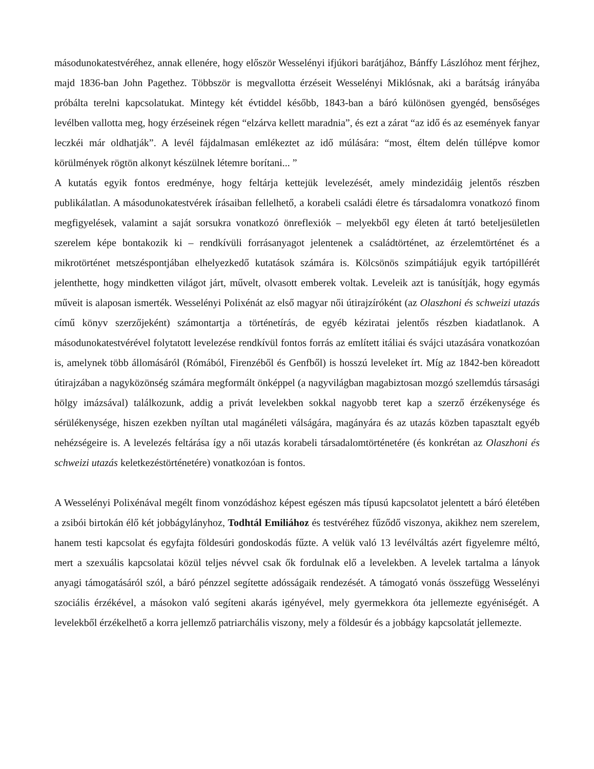másodunokatestvéréhez, annak ellenére, hogy először Wesselényi ifjúkori barátjához, Bánffy Lászlóhoz ment férjhez, majd 1836-ban John Pagethez. Többször is megvallotta érzéseit Wesselényi Miklósnak, aki a barátság irányába próbálta terelni kapcsolatukat. Mintegy két évtiddel később, 1843-ban a báró különösen gyengéd, bensőséges levélben vallotta meg, hogy érzéseinek régen “elzárva kellett maradnia”, és ezt a zárat “az idő és az események fanyar leczkéi már oldhatják”. A levél fájdalmasan emlékeztet az idő múlására: “most, éltem delén túllépve komor körülmények rögtön alkonyt készülnek létemre borítani... ”
A kutatás egyik fontos eredménye, hogy feltárja kettejük levelezését, amely mindezidáig jelentős részben publikálatlan. A másodunokatestvérek írásaiban fellelhető, a korabeli családi életre és társadalomra vonatkozó finom megfigyelések, valamint a saját sorsukra vonatkozó önreflexiók – melyekből egy életen át tartó beteljesületlen szerelem képe bontakozik ki – rendkívüli forrásanyagot jelentenek a családtörténet, az érzelemtörténet és a mikrotörténet metszéspontjában elhelyezkedő kutatások számára is. Kölcsönös szimpátiájuk egyik tartópillérét jelenthette, hogy mindketten világot járt, művelt, olvasott emberek voltak. Leveleik azt is tanúsítják, hogy egymás műveit is alaposan ismerték. Wesselényi Polixénát az első magyar női útirajzíróként (az Olaszhoni és schweizi utazás című könyv szerzőjeként) számontartja a történetírás, de egyéb kéziratai jelentős részben kiadatlanok. A másodunokatestvérével folytatott levelezése rendkívül fontos forrás az említett itáliai és svájci utazására vonatkozóan is, amelynek több állomásáról (Rómából, Firenzéből és Genfből) is hosszú leveleket írt. Míg az 1842-ben köreadott útirajzában a nagyközönség számára megformált önképpel (a nagyvilágban magabiztosan mozgó szellemdús társasági hölgy imázsával) találkozunk, addig a privát levelekben sokkal nagyobb teret kap a szerző érzékenysége és sérülékenysége, hiszen ezekben nyíltan utal magánéleti válságára, magányára és az utazás közben tapasztalt egyéb nehézségeire is. A levelezés feltárása így a női utazás korabeli társadalomtörténetére (és konkrétan az Olaszhoni és schweizi utazás keletkezéstörténetére) vonatkozóan is fontos.
A Wesselényi Polixénával megélt finom vonzódáshoz képest egészen más típusú kapcsolatot jelentett a báró életében a zsibói birtokán élő két jobbágylányhoz, Todhtál Emiliához és testvéréhez fűződő viszonya, akikhez nem szerelem, hanem testi kapcsolat és egyfajta földesúri gondoskodás fűzte. A velük való 13 levélváltás azért figyelemre méltó, mert a szexuális kapcsolatai közül teljes névvel csak ők fordulnak elő a levelekben. A levelek tartalma a lányok anyagi támogatásáról szól, a báró pénzzel segítette adósságaik rendezését. A támogató vonás összefügg Wesselényi szociális érzékével, a másokon való segíteni akarás igényével, mely gyermekkora óta jellemezte egyéniségét. A levelekből érzékelhető a korra jellemző patriarchális viszony, mely a földesúr és a jobbágy kapcsolatát jellemezte.